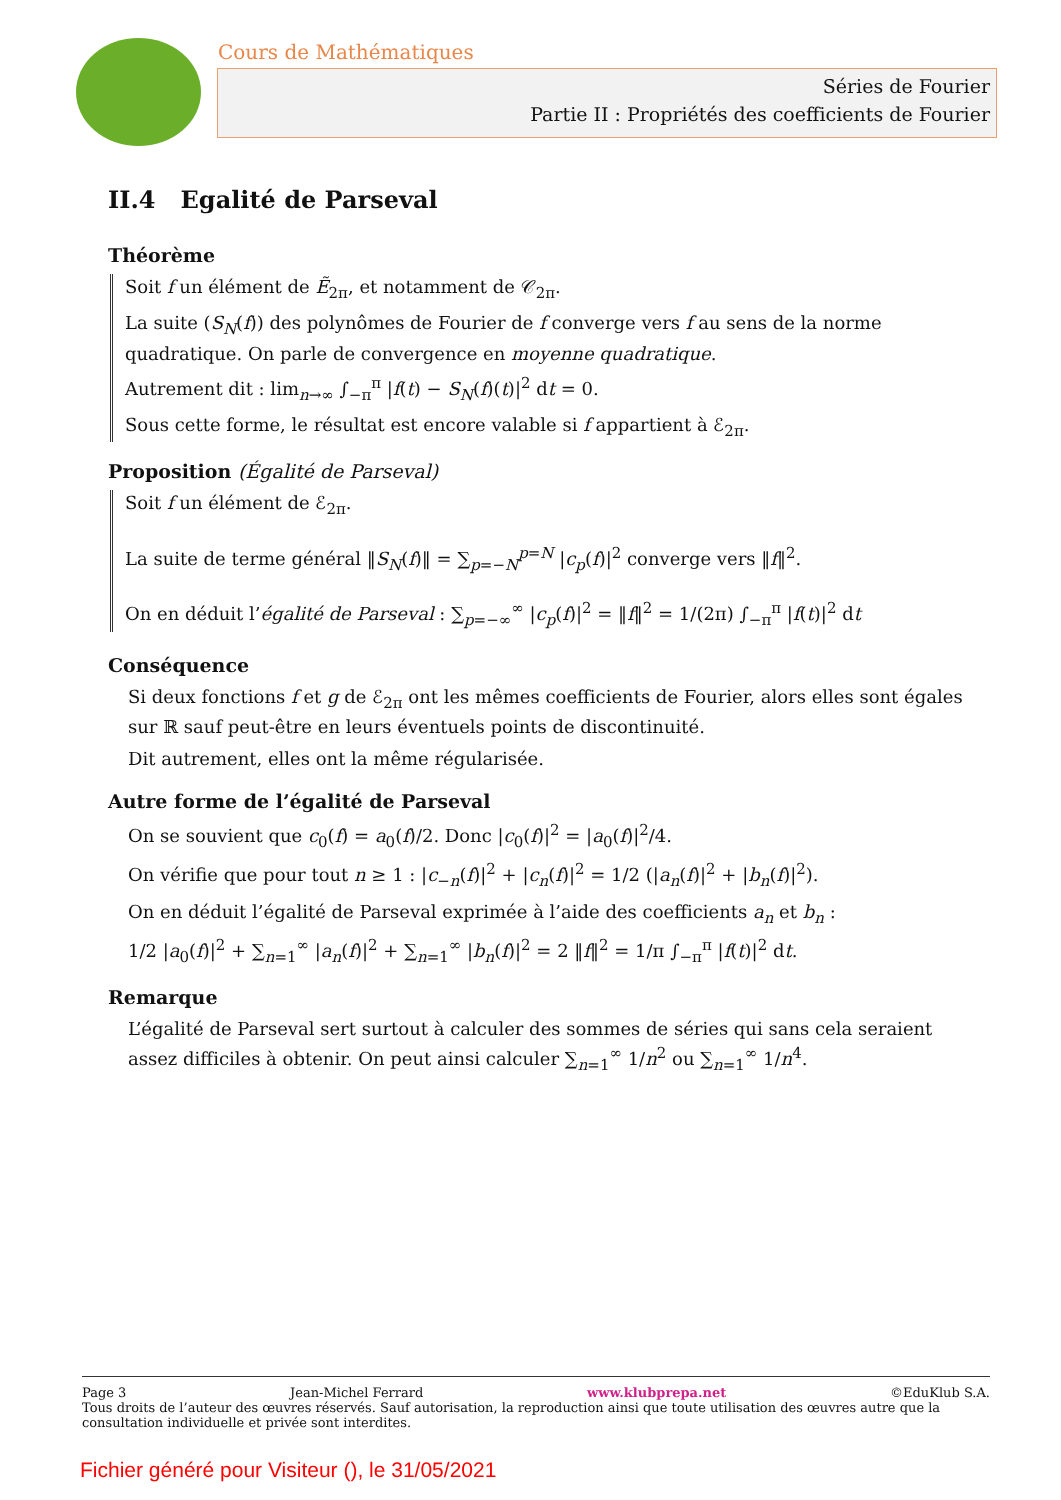Cours de Mathématiques
Séries de Fourier
Partie II : Propriétés des coefficients de Fourier
II.4 Egalité de Parseval
Théorème
Soit f un élément de Ẽ<sub>2π</sub>, et notamment de 𝒞<sub>2π</sub>.
La suite (S<sub>N</sub>(f)) des polynômes de Fourier de f converge vers f au sens de la norme quadratique. On parle de convergence en moyenne quadratique.
Autrement dit : lim<sub>n→∞</sub> ∫<sub>−π</sub><sup>π</sup> |f(t) − S<sub>N</sub>(f)(t)|<sup>2</sup> dt = 0.
Sous cette forme, le résultat est encore valable si f appartient à ℰ<sub>2π</sub>.
Proposition (Égalité de Parseval)
Soit f un élément de ℰ<sub>2π</sub>.
La suite de terme général ‖S<sub>N</sub>(f)‖ = ∑<sub>p=−N</sub><sup>p=N</sup> |c<sub>p</sub>(f)|<sup>2</sup> converge vers ‖f‖<sup>2</sup>.
On en déduit l’égalité de Parseval : ∑<sub>p=−∞</sub><sup>∞</sup> |c<sub>p</sub>(f)|<sup>2</sup> = ‖f‖<sup>2</sup> = 1/(2π) ∫<sub>−π</sub><sup>π</sup> |f(t)|<sup>2</sup> dt
Conséquence
Si deux fonctions f et g de ℰ<sub>2π</sub> ont les mêmes coefficients de Fourier, alors elles sont égales sur ℝ sauf peut-être en leurs éventuels points de discontinuité.
Dit autrement, elles ont la même régularisée.
Autre forme de l’égalité de Parseval
On se souvient que c<sub>0</sub>(f) = a<sub>0</sub>(f)/2. Donc |c<sub>0</sub>(f)|<sup>2</sup> = |a<sub>0</sub>(f)|<sup>2</sup>/4.
On vérifie que pour tout n ≥ 1 : |c<sub>−n</sub>(f)|<sup>2</sup> + |c<sub>n</sub>(f)|<sup>2</sup> = 1/2 (|a<sub>n</sub>(f)|<sup>2</sup> + |b<sub>n</sub>(f)|<sup>2</sup>).
On en déduit l’égalité de Parseval exprimée à l’aide des coefficients a<sub>n</sub> et b<sub>n</sub> :
1/2 |a<sub>0</sub>(f)|<sup>2</sup> + ∑<sub>n=1</sub><sup>∞</sup> |a<sub>n</sub>(f)|<sup>2</sup> + ∑<sub>n=1</sub><sup>∞</sup> |b<sub>n</sub>(f)|<sup>2</sup> = 2 ‖f‖<sup>2</sup> = 1/π ∫<sub>−π</sub><sup>π</sup> |f(t)|<sup>2</sup> dt.
Remarque
L’égalité de Parseval sert surtout à calculer des sommes de séries qui sans cela seraient assez difficiles à obtenir. On peut ainsi calculer ∑<sub>n=1</sub><sup>∞</sup> 1/n<sup>2</sup> ou ∑<sub>n=1</sub><sup>∞</sup> 1/n<sup>4</sup>.
Page 3 Jean-Michel Ferrard www.klubprepa.net ©EduKlub S.A.
Tous droits de l’auteur des œuvres réservés. Sauf autorisation, la reproduction ainsi que toute utilisation des œuvres autre que la consultation individuelle et privée sont interdites.
Fichier généré pour Visiteur (), le 31/05/2021